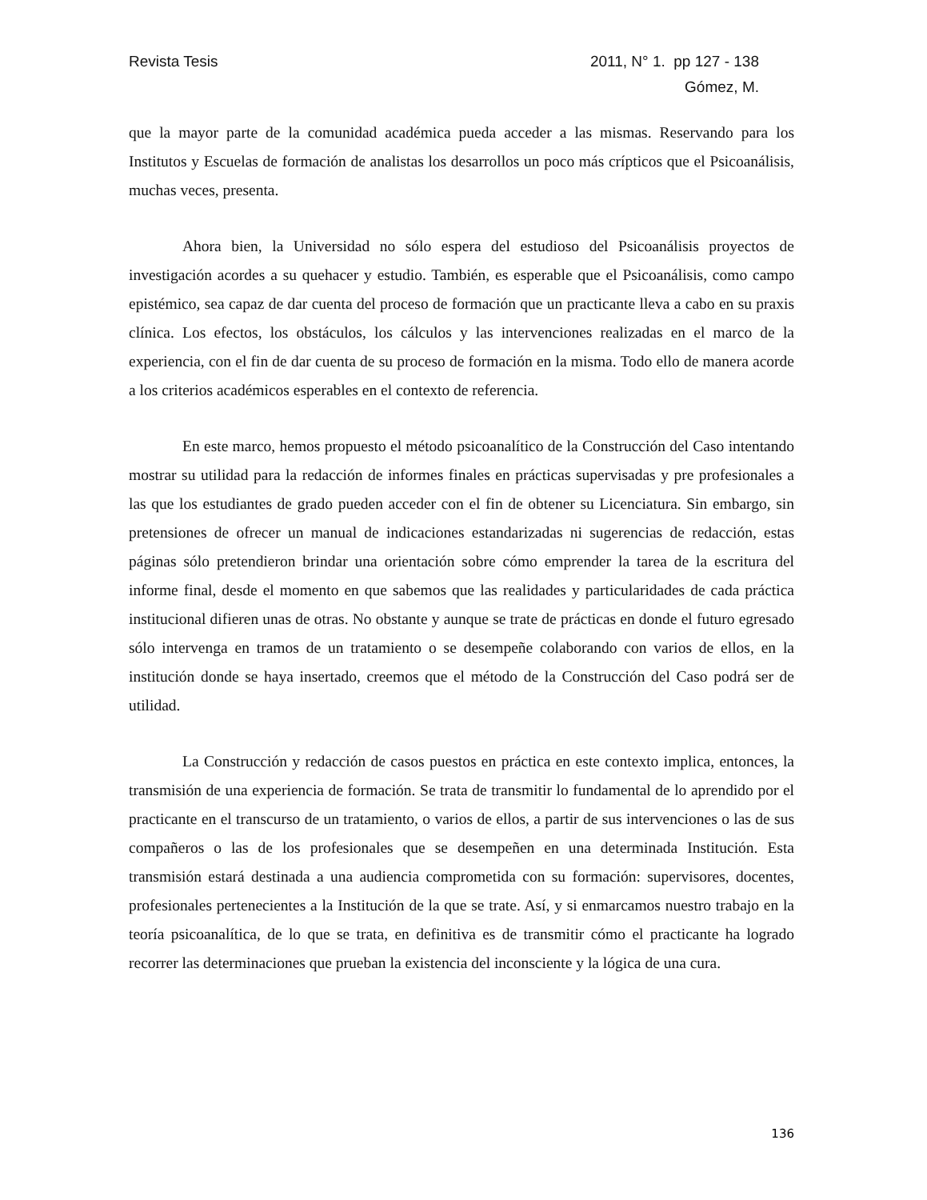Revista Tesis 2011, N° 1. pp 127 - 138
Gómez, M.
que la mayor parte de la comunidad académica pueda acceder a las mismas. Reservando para los Institutos y Escuelas de formación de analistas los desarrollos un poco más crípticos que el Psicoanálisis, muchas veces, presenta.
Ahora bien, la Universidad no sólo espera del estudioso del Psicoanálisis proyectos de investigación acordes a su quehacer y estudio. También, es esperable que el Psicoanálisis, como campo epistémico, sea capaz de dar cuenta del proceso de formación que un practicante lleva a cabo en su praxis clínica. Los efectos, los obstáculos, los cálculos y las intervenciones realizadas en el marco de la experiencia, con el fin de dar cuenta de su proceso de formación en la misma. Todo ello de manera acorde a los criterios académicos esperables en el contexto de referencia.
En este marco, hemos propuesto el método psicoanalítico de la Construcción del Caso intentando mostrar su utilidad para la redacción de informes finales en prácticas supervisadas y pre profesionales a las que los estudiantes de grado pueden acceder con el fin de obtener su Licenciatura. Sin embargo, sin pretensiones de ofrecer un manual de indicaciones estandarizadas ni sugerencias de redacción, estas páginas sólo pretendieron brindar una orientación sobre cómo emprender la tarea de la escritura del informe final, desde el momento en que sabemos que las realidades y particularidades de cada práctica institucional difieren unas de otras. No obstante y aunque se trate de prácticas en donde el futuro egresado sólo intervenga en tramos de un tratamiento o se desempeñe colaborando con varios de ellos, en la institución donde se haya insertado, creemos que el método de la Construcción del Caso podrá ser de utilidad.
La Construcción y redacción de casos puestos en práctica en este contexto implica, entonces, la transmisión de una experiencia de formación. Se trata de transmitir lo fundamental de lo aprendido por el practicante en el transcurso de un tratamiento, o varios de ellos, a partir de sus intervenciones o las de sus compañeros o las de los profesionales que se desempeñen en una determinada Institución. Esta transmisión estará destinada a una audiencia comprometida con su formación: supervisores, docentes, profesionales pertenecientes a la Institución de la que se trate. Así, y si enmarcamos nuestro trabajo en la teoría psicoanalítica, de lo que se trata, en definitiva es de transmitir cómo el practicante ha logrado recorrer las determinaciones que prueban la existencia del inconsciente y la lógica de una cura.
136